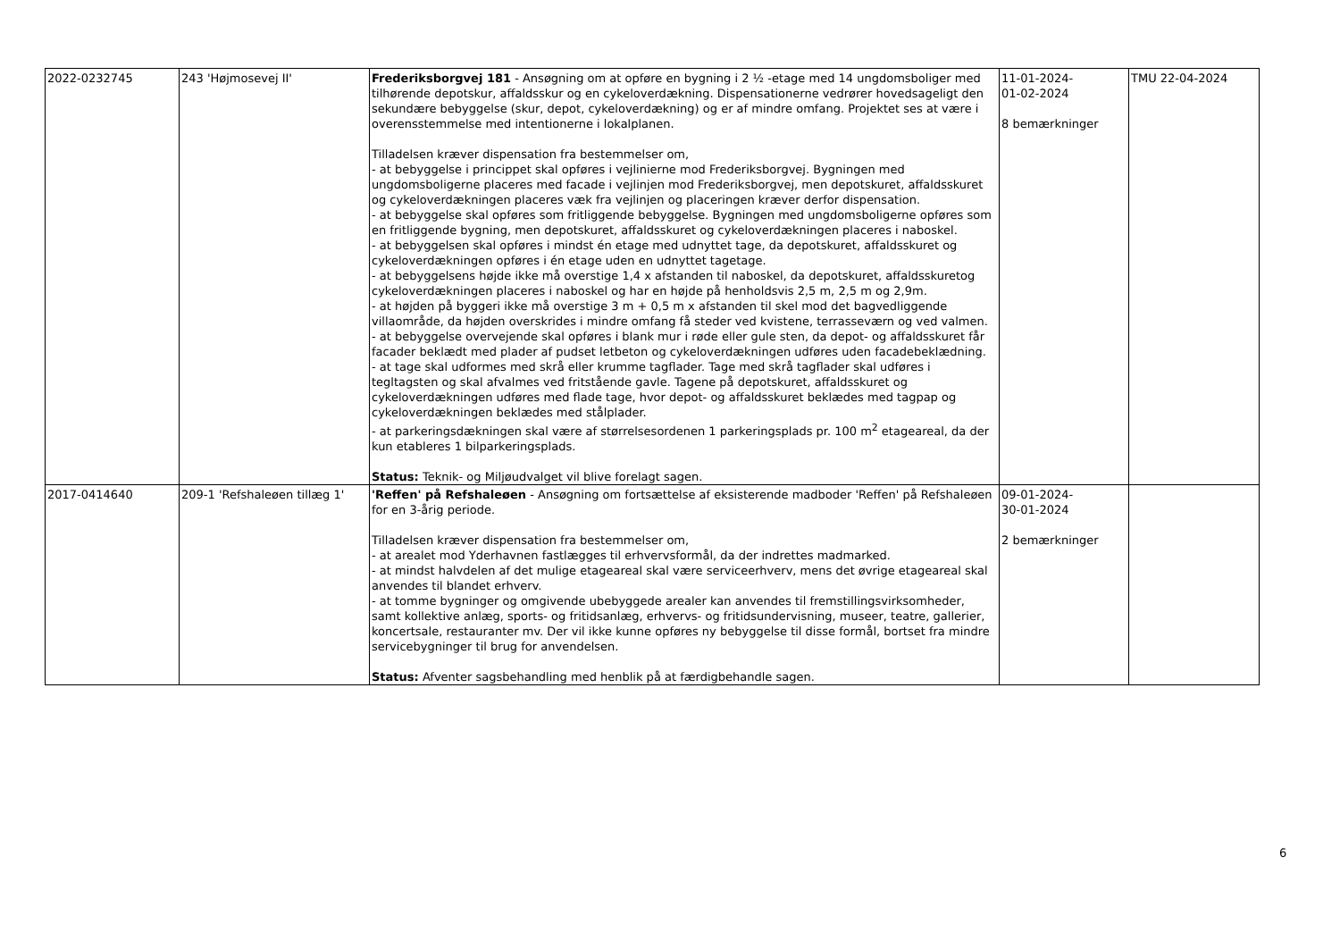| 2022-0232745 | 243 'Højmosevej II' | Frederiksborgvej 181 - Ansøgning om at opføre en bygning i 2 ½ -etage med 14 ungdomsboliger med tilhørende depotskur, affaldsskur og en cykeloverdækning. Dispensationerne vedrører hovedsageligt den sekundære bebyggelse (skur, depot, cykeloverdækning) og er af mindre omfang. Projektet ses at være i overensstemmelse med intentionerne i lokalplanen. Tilladelsen kræver dispensation fra bestemmelser om, - at bebyggelse i princippet skal opføres i vejlinierne mod Frederiksborgvej. Bygningen med ungdomsboligerne placeres med facade i vejlinjen mod Frederiksborgvej, men depotskuret, affaldsskuret og cykeloverdækningen placeres væk fra vejlinjen og placeringen kræver derfor dispensation. - at bebyggelse skal opføres som fritliggende bebyggelse. Bygningen med ungdomsboligerne opføres som en fritliggende bygning, men depotskuret, affaldsskuret og cykeloverdækningen placeres i naboskel. - at bebyggelsen skal opføres i mindst én etage med udnyttet tage, da depotskuret, affaldsskuret og cykeloverdækningen opføres i én etage uden en udnyttet tagetage. - at bebyggelsens højde ikke må overstige 1,4 x afstanden til naboskel, da depotskuret, affaldsskuretog cykeloverdækningen placeres i naboskel og har en højde på henholdsvis 2,5 m, 2,5 m og 2,9m. - at højden på byggeri ikke må overstige 3 m + 0,5 m x afstanden til skel mod det bagvedliggende villaområde, da højden overskrides i mindre omfang få steder ved kvistene, terrasseværn og ved valmen. - at bebyggelse overvejende skal opføres i blank mur i røde eller gule sten, da depot- og affaldsskuret får facader beklædt med plader af pudset letbeton og cykeloverdækningen udføres uden facadebeklædning. - at tage skal udformes med skrå eller krumme tagflader. Tage med skrå tagflader skal udføres i tegltagsten og skal afvalmes ved fritstående gavle. Tagene på depotskuret, affaldsskuret og cykeloverdækningen udføres med flade tage, hvor depot- og affaldsskuret beklædes med tagpap og cykeloverdækningen beklædes med stålplader. - at parkeringsdækningen skal være af størrelsesordenen 1 parkeringsplads pr. 100 m<sup>2</sup> etageareal, da der kun etableres 1 bilparkeringsplads. Status: Teknik- og Miljøudvalget vil blive forelagt sagen. | 11-01-2024- 01-02-2024 8 bemærkninger | TMU 22-04-2024 |
| 2017-0414640 | 209-1 'Refshaleøen tillæg 1' | 'Reffen' på Refshaleøen - Ansøgning om fortsættelse af eksisterende madboder 'Reffen' på Refshaleøen for en 3-årig periode. Tilladelsen kræver dispensation fra bestemmelser om, - at arealet mod Yderhavnen fastlægges til erhvervsformål, da der indrettes madmarked. - at mindst halvdelen af det mulige etageareal skal være serviceerhverv, mens det øvrige etageareal skal anvendes til blandet erhverv. - at tomme bygninger og omgivende ubebyggede arealer kan anvendes til fremstillingsvirksomheder, samt kollektive anlæg, sports- og fritidsanlæg, erhvervs- og fritidsundervisning, museer, teatre, gallerier, koncertsale, restauranter mv. Der vil ikke kunne opføres ny bebyggelse til disse formål, bortset fra mindre servicebygninger til brug for anvendelsen. Status: Afventer sagsbehandling med henblik på at færdigbehandle sagen. | 09-01-2024- 30-01-2024 2 bemærkninger | |
6